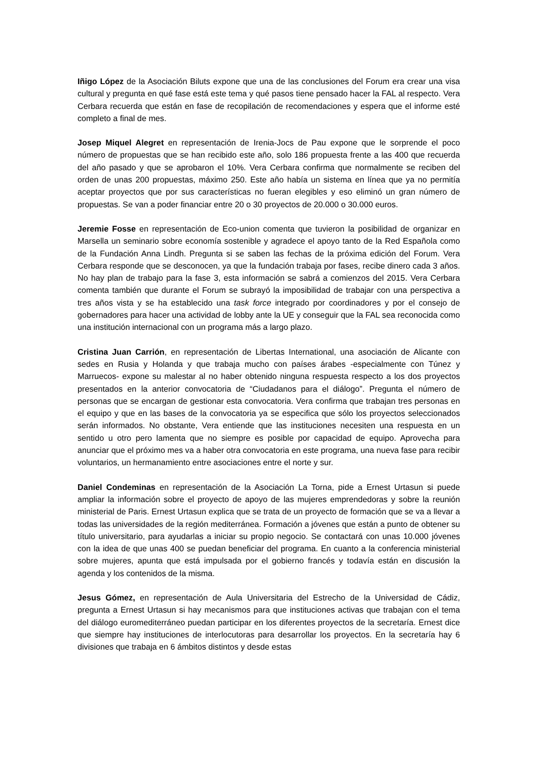Iñigo López de la Asociación Biluts expone que una de las conclusiones del Forum era crear una visa cultural y pregunta en qué fase está este tema y qué pasos tiene pensado hacer la FAL al respecto. Vera Cerbara recuerda que están en fase de recopilación de recomendaciones y espera que el informe esté completo a final de mes.
Josep Miquel Alegret en representación de Irenia-Jocs de Pau expone que le sorprende el poco número de propuestas que se han recibido este año, solo 186 propuesta frente a las 400 que recuerda del año pasado y que se aprobaron el 10%. Vera Cerbara confirma que normalmente se reciben del orden de unas 200 propuestas, máximo 250. Este año había un sistema en línea que ya no permitía aceptar proyectos que por sus características no fueran elegibles y eso eliminó un gran número de propuestas. Se van a poder financiar entre 20 o 30 proyectos de 20.000 o 30.000 euros.
Jeremie Fosse en representación de Eco-union comenta que tuvieron la posibilidad de organizar en Marsella un seminario sobre economía sostenible y agradece el apoyo tanto de la Red Española como de la Fundación Anna Lindh. Pregunta si se saben las fechas de la próxima edición del Forum. Vera Cerbara responde que se desconocen, ya que la fundación trabaja por fases, recibe dinero cada 3 años. No hay plan de trabajo para la fase 3, esta información se sabrá a comienzos del 2015. Vera Cerbara comenta también que durante el Forum se subrayó la imposibilidad de trabajar con una perspectiva a tres años vista y se ha establecido una task force integrado por coordinadores y por el consejo de gobernadores para hacer una actividad de lobby ante la UE y conseguir que la FAL sea reconocida como una institución internacional con un programa más a largo plazo.
Cristina Juan Carrión, en representación de Libertas International, una asociación de Alicante con sedes en Rusia y Holanda y que trabaja mucho con países árabes -especialmente con Túnez y Marruecos- expone su malestar al no haber obtenido ninguna respuesta respecto a los dos proyectos presentados en la anterior convocatoria de “Ciudadanos para el diálogo”. Pregunta el número de personas que se encargan de gestionar esta convocatoria. Vera confirma que trabajan tres personas en el equipo y que en las bases de la convocatoria ya se especifica que sólo los proyectos seleccionados serán informados. No obstante, Vera entiende que las instituciones necesiten una respuesta en un sentido u otro pero lamenta que no siempre es posible por capacidad de equipo. Aprovecha para anunciar que el próximo mes va a haber otra convocatoria en este programa, una nueva fase para recibir voluntarios, un hermanamiento entre asociaciones entre el norte y sur.
Daniel Condeminas en representación de la Asociación La Torna, pide a Ernest Urtasun si puede ampliar la información sobre el proyecto de apoyo de las mujeres emprendedoras y sobre la reunión ministerial de Paris. Ernest Urtasun explica que se trata de un proyecto de formación que se va a llevar a todas las universidades de la región mediterránea. Formación a jóvenes que están a punto de obtener su título universitario, para ayudarlas a iniciar su propio negocio. Se contactará con unas 10.000 jóvenes con la idea de que unas 400 se puedan beneficiar del programa. En cuanto a la conferencia ministerial sobre mujeres, apunta que está impulsada por el gobierno francés y todavía están en discusión la agenda y los contenidos de la misma.
Jesus Gómez, en representación de Aula Universitaria del Estrecho de la Universidad de Cádiz, pregunta a Ernest Urtasun si hay mecanismos para que instituciones activas que trabajan con el tema del diálogo euromediterráneo puedan participar en los diferentes proyectos de la secretaría. Ernest dice que siempre hay instituciones de interlocutoras para desarrollar los proyectos. En la secretaría hay 6 divisiones que trabaja en 6 ámbitos distintos y desde estas